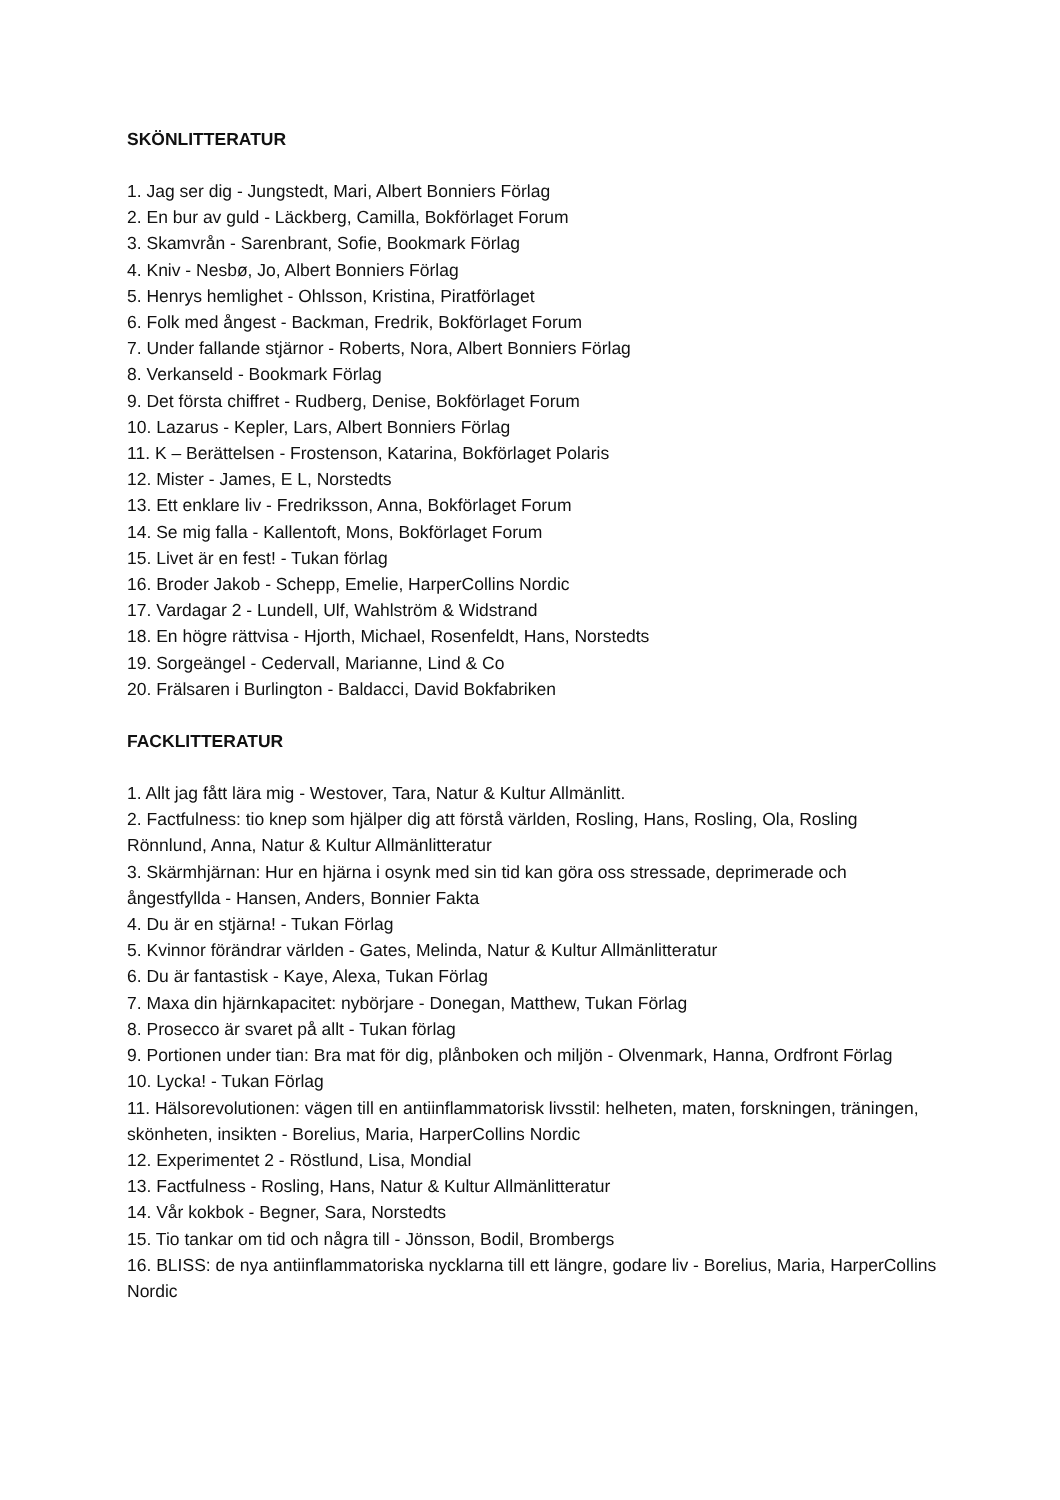SKÖNLITTERATUR
1. Jag ser dig - Jungstedt, Mari, Albert Bonniers Förlag
2. En bur av guld - Läckberg, Camilla, Bokförlaget Forum
3. Skamvrån - Sarenbrant, Sofie, Bookmark Förlag
4. Kniv - Nesbø, Jo, Albert Bonniers Förlag
5. Henrys hemlighet - Ohlsson, Kristina, Piratförlaget
6. Folk med ångest - Backman, Fredrik, Bokförlaget Forum
7. Under fallande stjärnor - Roberts, Nora, Albert Bonniers Förlag
8. Verkanseld - Bookmark Förlag
9. Det första chiffret - Rudberg, Denise, Bokförlaget Forum
10. Lazarus - Kepler, Lars, Albert Bonniers Förlag
11. K – Berättelsen - Frostenson, Katarina, Bokförlaget Polaris
12. Mister - James, E L, Norstedts
13. Ett enklare liv - Fredriksson, Anna, Bokförlaget Forum
14. Se mig falla - Kallentoft, Mons, Bokförlaget Forum
15. Livet är en fest! - Tukan förlag
16. Broder Jakob - Schepp, Emelie, HarperCollins Nordic
17. Vardagar 2 - Lundell, Ulf, Wahlström & Widstrand
18. En högre rättvisa - Hjorth, Michael, Rosenfeldt, Hans, Norstedts
19. Sorgeängel - Cedervall, Marianne, Lind & Co
20. Frälsaren i Burlington - Baldacci, David Bokfabriken
FACKLITTERATUR
1. Allt jag fått lära mig - Westover, Tara, Natur & Kultur Allmänlitt.
2. Factfulness: tio knep som hjälper dig att förstå världen, Rosling, Hans, Rosling, Ola, Rosling Rönnlund, Anna, Natur & Kultur Allmänlitteratur
3. Skärmhjärnan: Hur en hjärna i osynk med sin tid kan göra oss stressade, deprimerade och ångestfyllda - Hansen, Anders, Bonnier Fakta
4. Du är en stjärna! - Tukan Förlag
5. Kvinnor förändrar världen - Gates, Melinda, Natur & Kultur Allmänlitteratur
6. Du är fantastisk - Kaye, Alexa, Tukan Förlag
7. Maxa din hjärnkapacitet: nybörjare - Donegan, Matthew, Tukan Förlag
8. Prosecco är svaret på allt - Tukan förlag
9. Portionen under tian: Bra mat för dig, plånboken och miljön - Olvenmark, Hanna, Ordfront Förlag
10. Lycka! - Tukan Förlag
11. Hälsorevolutionen: vägen till en antiinflammatorisk livsstil: helheten, maten, forskningen, träningen, skönheten, insikten - Borelius, Maria, HarperCollins Nordic
12. Experimentet 2 - Röstlund, Lisa, Mondial
13. Factfulness - Rosling, Hans, Natur & Kultur Allmänlitteratur
14. Vår kokbok - Begner, Sara, Norstedts
15. Tio tankar om tid och några till - Jönsson, Bodil, Brombergs
16. BLISS: de nya antiinflammatoriska nycklarna till ett längre, godare liv - Borelius, Maria, HarperCollins Nordic